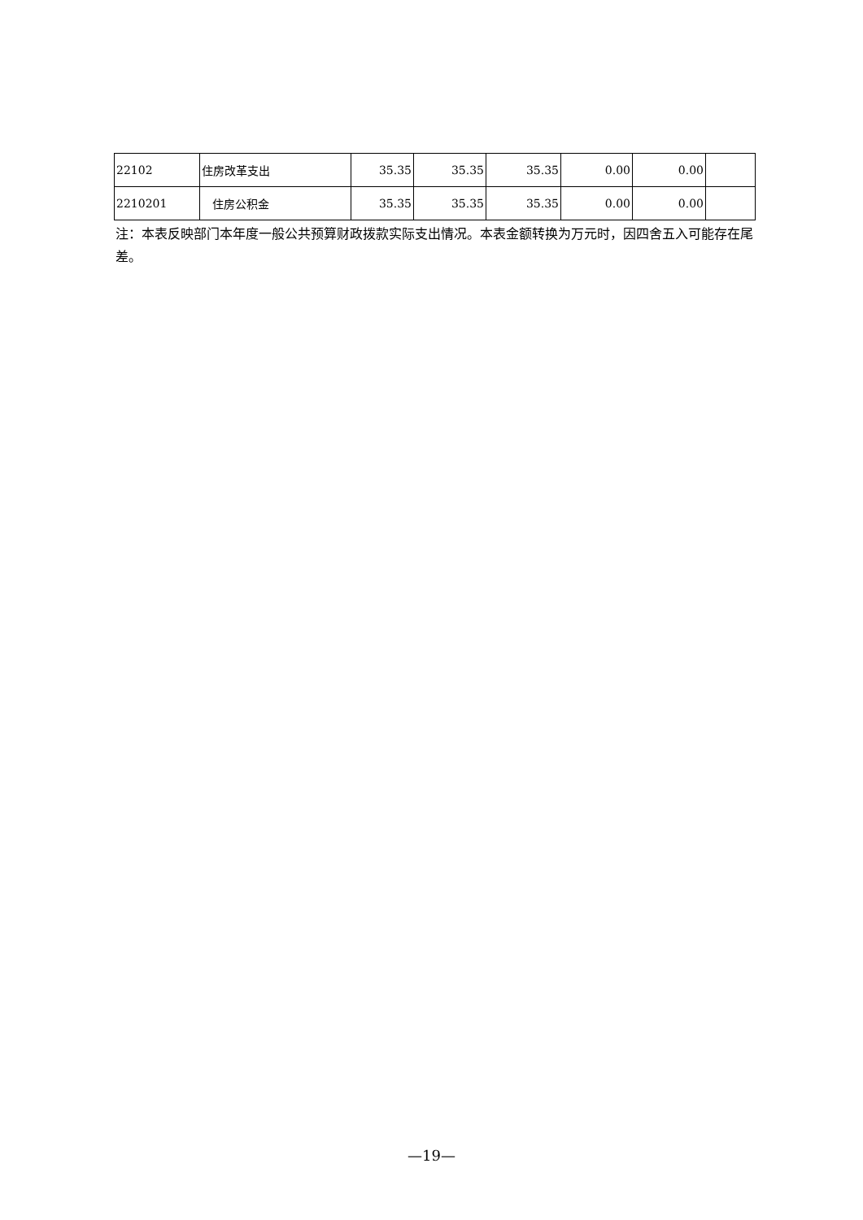| 22102 | 住房改革支出 | 35.35 | 35.35 | 35.35 | 0.00 | 0.00 | |
| 2210201 | 住房公积金 | 35.35 | 35.35 | 35.35 | 0.00 | 0.00 | |
注：本表反映部门本年度一般公共预算财政拨款实际支出情况。本表金额转换为万元时，因四舍五入可能存在尾差。
—19—